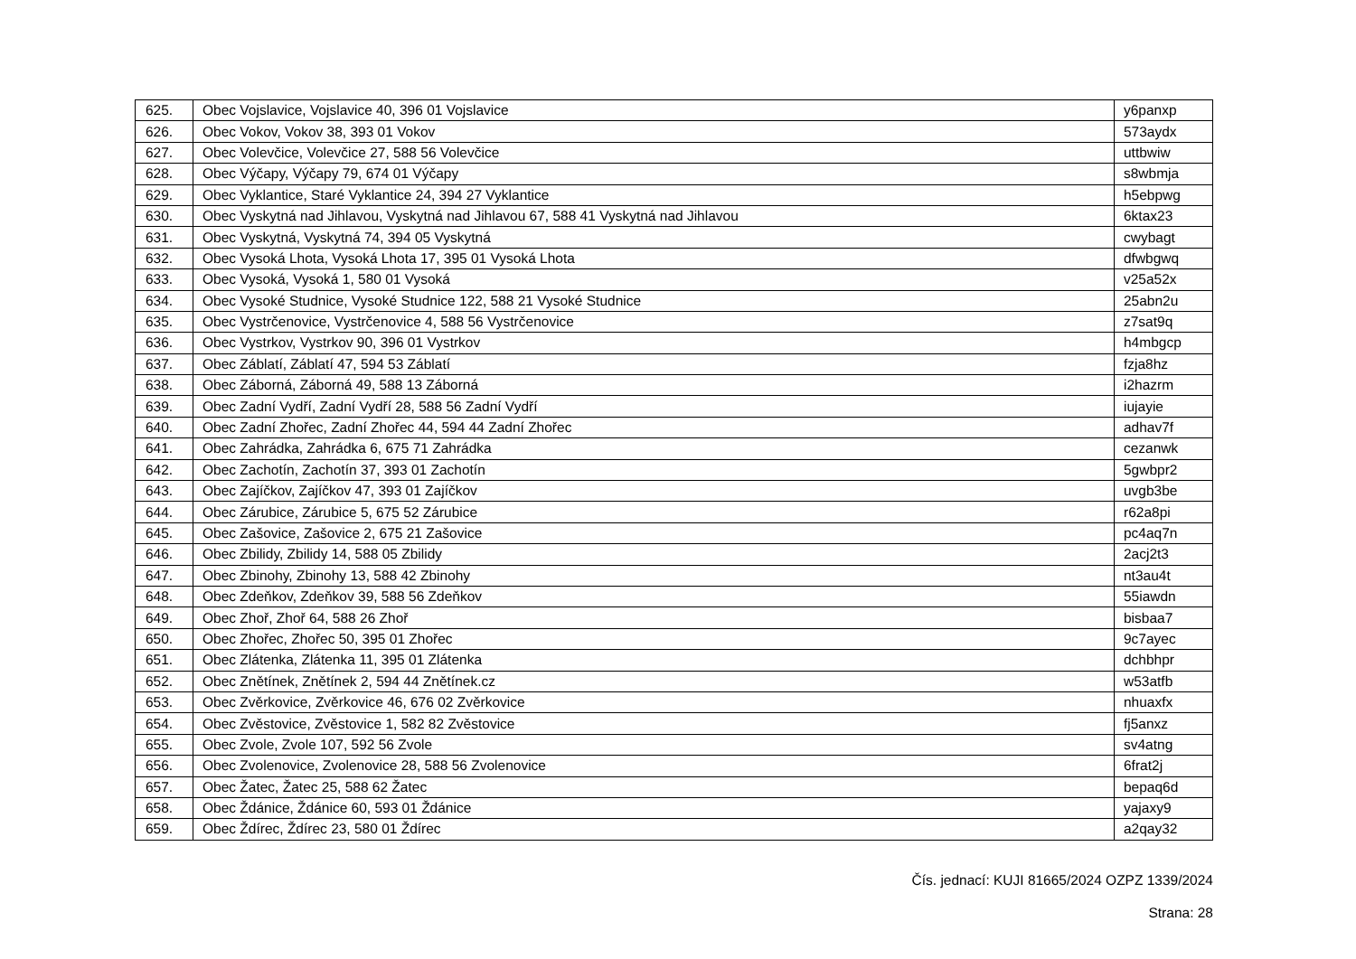| 625. | Obec Vojslavice, Vojslavice 40, 396 01 Vojslavice | y6panxp |
| 626. | Obec Vokov, Vokov 38, 393 01 Vokov | 573aydx |
| 627. | Obec Volevčice, Volevčice 27, 588 56 Volevčice | uttbwiw |
| 628. | Obec Výčapy, Výčapy 79, 674 01 Výčapy | s8wbmja |
| 629. | Obec Vyklantice, Staré Vyklantice 24, 394 27 Vyklantice | h5ebpwg |
| 630. | Obec Vyskytná nad Jihlavou, Vyskytná nad Jihlavou 67, 588 41 Vyskytná nad Jihlavou | 6ktax23 |
| 631. | Obec Vyskytná, Vyskytná 74, 394 05 Vyskytná | cwybagt |
| 632. | Obec Vysoká Lhota, Vysoká Lhota 17, 395 01 Vysoká Lhota | dfwbgwq |
| 633. | Obec Vysoká, Vysoká 1, 580 01 Vysoká | v25a52x |
| 634. | Obec Vysoké Studnice, Vysoké Studnice 122, 588 21 Vysoké Studnice | 25abn2u |
| 635. | Obec Vystrčenovice, Vystrčenovice 4, 588 56 Vystrčenovice | z7sat9q |
| 636. | Obec Vystrkov, Vystrkov 90, 396 01 Vystrkov | h4mbgcp |
| 637. | Obec Záblatí, Záblatí 47, 594 53 Záblatí | fzja8hz |
| 638. | Obec Záborná, Záborná 49, 588 13 Záborná | i2hazrm |
| 639. | Obec Zadní Vydří, Zadní Vydří 28, 588 56 Zadní Vydří | iujayie |
| 640. | Obec Zadní Zhořec, Zadní Zhořec 44, 594 44 Zadní Zhořec | adhav7f |
| 641. | Obec Zahrádka, Zahrádka 6, 675 71 Zahrádka | cezanwk |
| 642. | Obec Zachotín, Zachotín 37, 393 01 Zachotín | 5gwbpr2 |
| 643. | Obec Zajíčkov, Zajíčkov 47, 393 01 Zajíčkov | uvgb3be |
| 644. | Obec Zárubice, Zárubice 5, 675 52 Zárubice | r62a8pi |
| 645. | Obec Zašovice, Zašovice 2, 675 21 Zašovice | pc4aq7n |
| 646. | Obec Zbilidy, Zbilidy 14, 588 05 Zbilidy | 2acj2t3 |
| 647. | Obec Zbinohy, Zbinohy 13, 588 42 Zbinohy | nt3au4t |
| 648. | Obec Zdeňkov, Zdeňkov 39, 588 56 Zdeňkov | 55iawdn |
| 649. | Obec Zhoř, Zhoř 64, 588 26 Zhoř | bisbaa7 |
| 650. | Obec Zhořec, Zhořec 50, 395 01 Zhořec | 9c7ayec |
| 651. | Obec Zlátenka, Zlátenka 11, 395 01 Zlátenka | dchbhpr |
| 652. | Obec Znětínek, Znětínek 2, 594 44 Znětínek.cz | w53atfb |
| 653. | Obec Zvěrkovice, Zvěrkovice 46, 676 02 Zvěrkovice | nhuaxfx |
| 654. | Obec Zvěstovice, Zvěstovice 1, 582 82 Zvěstovice | fj5anxz |
| 655. | Obec Zvole, Zvole 107, 592 56 Zvole | sv4atng |
| 656. | Obec Zvolenovice, Zvolenovice 28, 588 56 Zvolenovice | 6frat2j |
| 657. | Obec Žatec, Žatec 25, 588 62 Žatec | bepaq6d |
| 658. | Obec Ždánice, Ždánice 60, 593 01 Ždánice | yajaxy9 |
| 659. | Obec Ždírec, Ždírec 23, 580 01 Ždírec | a2qay32 |
Čís. jednací: KUJI 81665/2024 OZPZ 1339/2024
Strana: 28